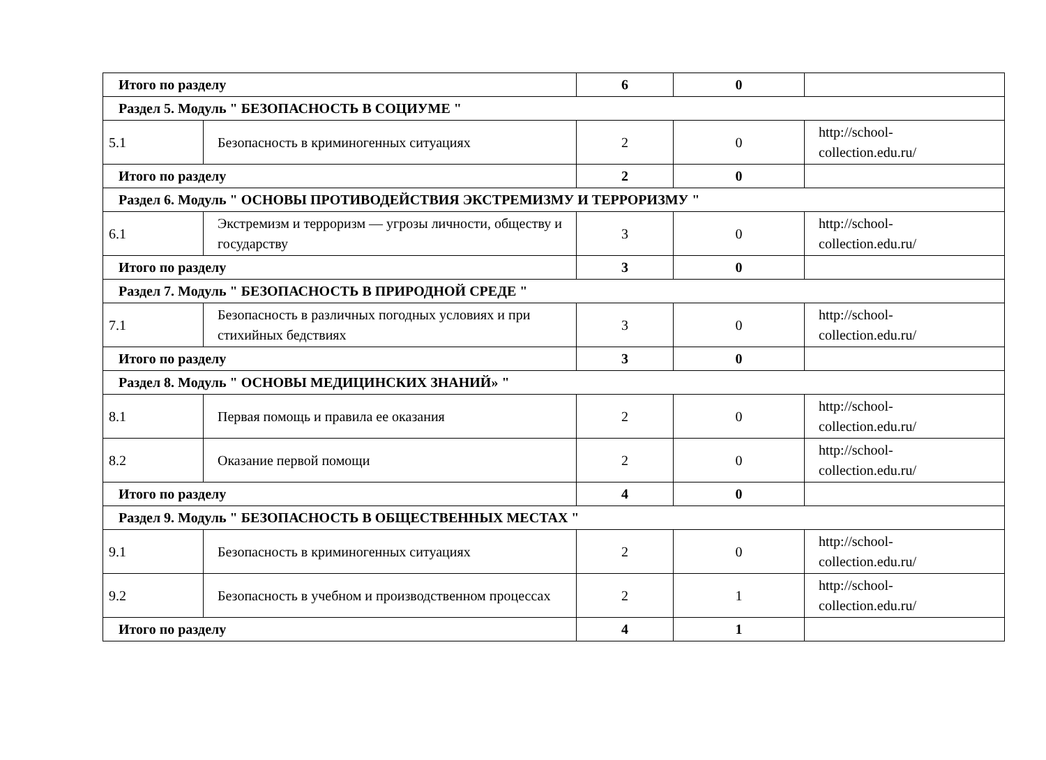| Итого по разделу | | 6 | 0 | |
| Раздел 5. Модуль " БЕЗОПАСНОСТЬ В СОЦИУМЕ " | | | | |
| 5.1 | Безопасность в криминогенных ситуациях | 2 | 0 | http://school- collection.edu.ru/ |
| Итого по разделу | | 2 | 0 | |
| Раздел 6. Модуль " ОСНОВЫ ПРОТИВОДЕЙСТВИЯ ЭКСТРЕМИЗМУ И ТЕРРОРИЗМУ " | | | | |
| 6.1 | Экстремизм и терроризм — угрозы личности, обществу и государству | 3 | 0 | http://school- collection.edu.ru/ |
| Итого по разделу | | 3 | 0 | |
| Раздел 7. Модуль " БЕЗОПАСНОСТЬ В ПРИРОДНОЙ СРЕДЕ " | | | | |
| 7.1 | Безопасность в различных погодных условиях и при стихийных бедствиях | 3 | 0 | http://school- collection.edu.ru/ |
| Итого по разделу | | 3 | 0 | |
| Раздел 8. Модуль " ОСНОВЫ МЕДИЦИНСКИХ ЗНАНИЙ» " | | | | |
| 8.1 | Первая помощь и правила ее оказания | 2 | 0 | http://school- collection.edu.ru/ |
| 8.2 | Оказание первой помощи | 2 | 0 | http://school- collection.edu.ru/ |
| Итого по разделу | | 4 | 0 | |
| Раздел 9. Модуль " БЕЗОПАСНОСТЬ В ОБЩЕСТВЕННЫХ МЕСТАХ " | | | | |
| 9.1 | Безопасность в криминогенных ситуациях | 2 | 0 | http://school- collection.edu.ru/ |
| 9.2 | Безопасность в учебном и производственном процессах | 2 | 1 | http://school- collection.edu.ru/ |
| Итого по разделу | | 4 | 1 | |